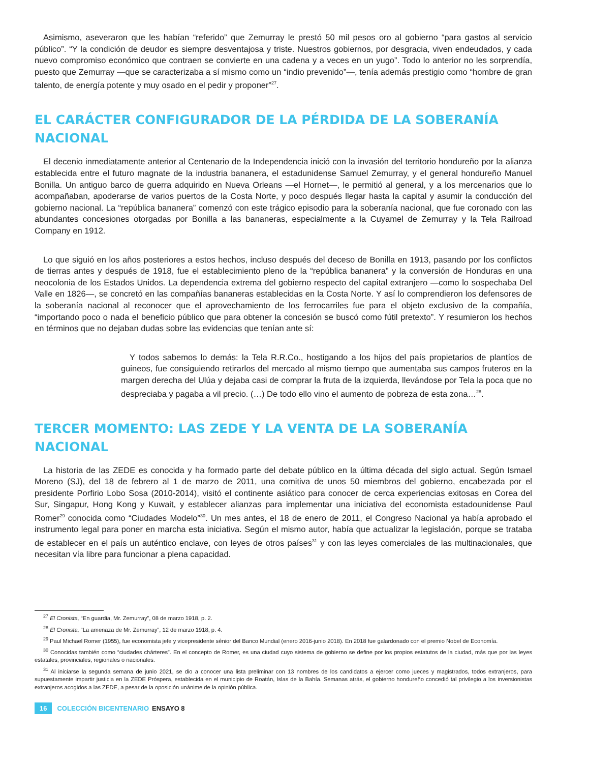Asimismo, aseveraron que les habían “referido” que Zemurray le prestó 50 mil pesos oro al gobierno “para gastos al servicio público”. “Y la condición de deudor es siempre desventajosa y triste. Nuestros gobiernos, por desgracia, viven endeudados, y cada nuevo compromiso económico que contraen se convierte en una cadena y a veces en un yugo”. Todo lo anterior no les sorprendía, puesto que Zemurray —que se caracterizaba a sí mismo como un “indio prevenido”—, tenía además prestigio como “hombre de gran talento, de energía potente y muy osado en el pedir y proponer”<sup>27</sup>.
EL CARÁCTER CONFIGURADOR DE LA PÉRDIDA DE LA SOBERANÍA NACIONAL
El decenio inmediatamente anterior al Centenario de la Independencia inició con la invasión del territorio hondureño por la alianza establecida entre el futuro magnate de la industria bananera, el estadunidense Samuel Zemurray, y el general hondureño Manuel Bonilla. Un antiguo barco de guerra adquirido en Nueva Orleans —el Hornet—, le permitió al general, y a los mercenarios que lo acompañaban, apoderarse de varios puertos de la Costa Norte, y poco después llegar hasta la capital y asumir la conducción del gobierno nacional. La “república bananera” comenzó con este trágico episodio para la soberanía nacional, que fue coronado con las abundantes concesiones otorgadas por Bonilla a las bananeras, especialmente a la Cuyamel de Zemurray y la Tela Railroad Company en 1912.
Lo que siguió en los años posteriores a estos hechos, incluso después del deceso de Bonilla en 1913, pasando por los conflictos de tierras antes y después de 1918, fue el establecimiento pleno de la “república bananera” y la conversión de Honduras en una neocolonia de los Estados Unidos. La dependencia extrema del gobierno respecto del capital extranjero —como lo sospechaba Del Valle en 1826—, se concretó en las compañías bananeras establecidas en la Costa Norte. Y así lo comprendieron los defensores de la soberanía nacional al reconocer que el aprovechamiento de los ferrocarriles fue para el objeto exclusivo de la compañía, “importando poco o nada el beneficio público que para obtener la concesión se buscó como fútil pretexto”. Y resumieron los hechos en términos que no dejaban dudas sobre las evidencias que tenían ante sí:
Y todos sabemos lo demás: la Tela R.R.Co., hostigando a los hijos del país propietarios de plantíos de guineos, fue consiguiendo retirarlos del mercado al mismo tiempo que aumentaba sus campos fruteros en la margen derecha del Ulúa y dejaba casi de comprar la fruta de la izquierda, llevándose por Tela la poca que no despreciaba y pagaba a vil precio. (…) De todo ello vino el aumento de pobreza de esta zona…<sup>28</sup>.
TERCER MOMENTO: LAS ZEDE Y LA VENTA DE LA SOBERANÍA NACIONAL
La historia de las ZEDE es conocida y ha formado parte del debate público en la última década del siglo actual. Según Ismael Moreno (SJ), del 18 de febrero al 1 de marzo de 2011, una comitiva de unos 50 miembros del gobierno, encabezada por el presidente Porfirio Lobo Sosa (2010-2014), visitó el continente asiático para conocer de cerca experiencias exitosas en Corea del Sur, Singapur, Hong Kong y Kuwait, y establecer alianzas para implementar una iniciativa del economista estadounidense Paul Romer<sup>29</sup> conocida como “Ciudades Modelo”<sup>30</sup>. Un mes antes, el 18 de enero de 2011, el Congreso Nacional ya había aprobado el instrumento legal para poner en marcha esta iniciativa. Según el mismo autor, había que actualizar la legislación, porque se trataba de establecer en el país un auténtico enclave, con leyes de otros países<sup>31</sup> y con las leyes comerciales de las multinacionales, que necesitan vía libre para funcionar a plena capacidad.
<sup>27</sup> El Cronista, “En guardia, Mr. Zemurray”, 08 de marzo 1918, p. 2.
<sup>28</sup> El Cronista, “La amenaza de Mr. Zemurray”, 12 de marzo 1918, p. 4.
<sup>29</sup> Paul Michael Romer (1955), fue economista jefe y vicepresidente sénior del Banco Mundial (enero 2016-junio 2018). En 2018 fue galardonado con el premio Nobel de Economía.
<sup>30</sup> Conocidas también como “ciudades chárteres”. En el concepto de Romer, es una ciudad cuyo sistema de gobierno se define por los propios estatutos de la ciudad, más que por las leyes estatales, provinciales, regionales o nacionales.
<sup>31</sup> Al iniciarse la segunda semana de junio 2021, se dio a conocer una lista preliminar con 13 nombres de los candidatos a ejercer como jueces y magistrados, todos extranjeros, para supuestamente impartir justicia en la ZEDE Próspera, establecida en el municipio de Roatán, Islas de la Bahía. Semanas atrás, el gobierno hondureño concedió tal privilegio a los inversionistas extranjeros acogidos a las ZEDE, a pesar de la oposición unánime de la opinión pública.
16 COLECCIÓN BICENTENARIO ENSAYO 8